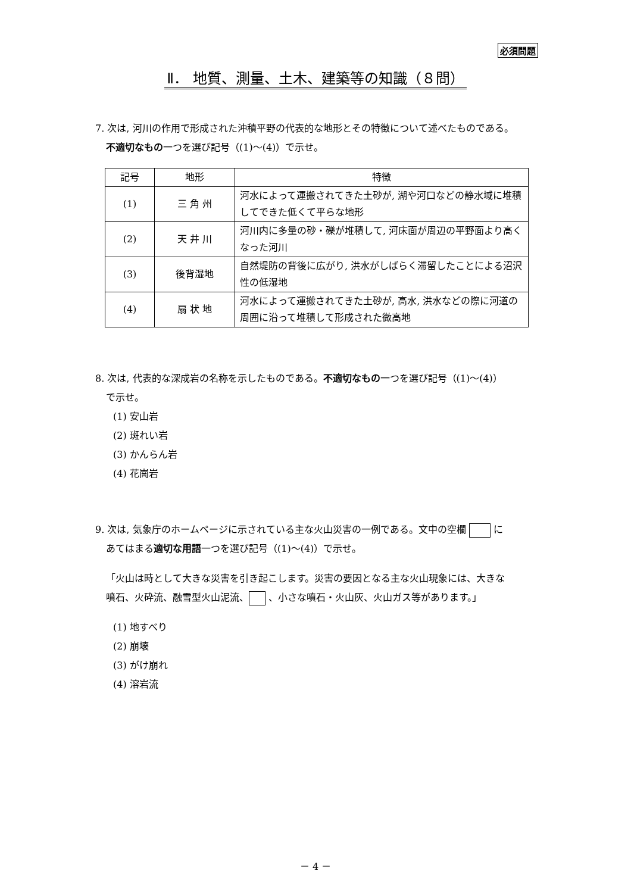必須問題
Ⅱ． 地質、測量、土木、建築等の知識（８問）
7. 次は, 河川の作用で形成された沖積平野の代表的な地形とその特徴について述べたものである。
不適切なもの一つを選び記号（(1)～(4)）で示せ。
| 記号 | 地形 | 特徴 |
| (1) | 三 角 州 | 河水によって運搬されてきた土砂が, 湖や河口などの静水域に堆積してできた低くて平らな地形 |
| (2) | 天 井 川 | 河川内に多量の砂・礫が堆積して, 河床面が周辺の平野面より高くなった河川 |
| (3) | 後背湿地 | 自然堤防の背後に広がり, 洪水がしばらく滞留したことによる沼沢性の低湿地 |
| (4) | 扇 状 地 | 河水によって運搬されてきた土砂が, 高水, 洪水などの際に河道の周囲に沿って堆積して形成された微高地 |
8. 次は, 代表的な深成岩の名称を示したものである。不適切なもの一つを選び記号（(1)～(4)）
で示せ。
(1) 安山岩
(2) 斑れい岩
(3) かんらん岩
(4) 花崗岩
9. 次は, 気象庁のホームページに示されている主な火山災害の一例である。文中の空欄 に
あてはまる適切な用語一つを選び記号（(1)～(4)）で示せ。
「火山は時として大きな災害を引き起こします。災害の要因となる主な火山現象には、大きな
噴石、火砕流、融雪型火山泥流、 、小さな噴石・火山灰、火山ガス等があります。」
(1) 地すべり
(2) 崩壊
(3) がけ崩れ
(4) 溶岩流
－ 4 －